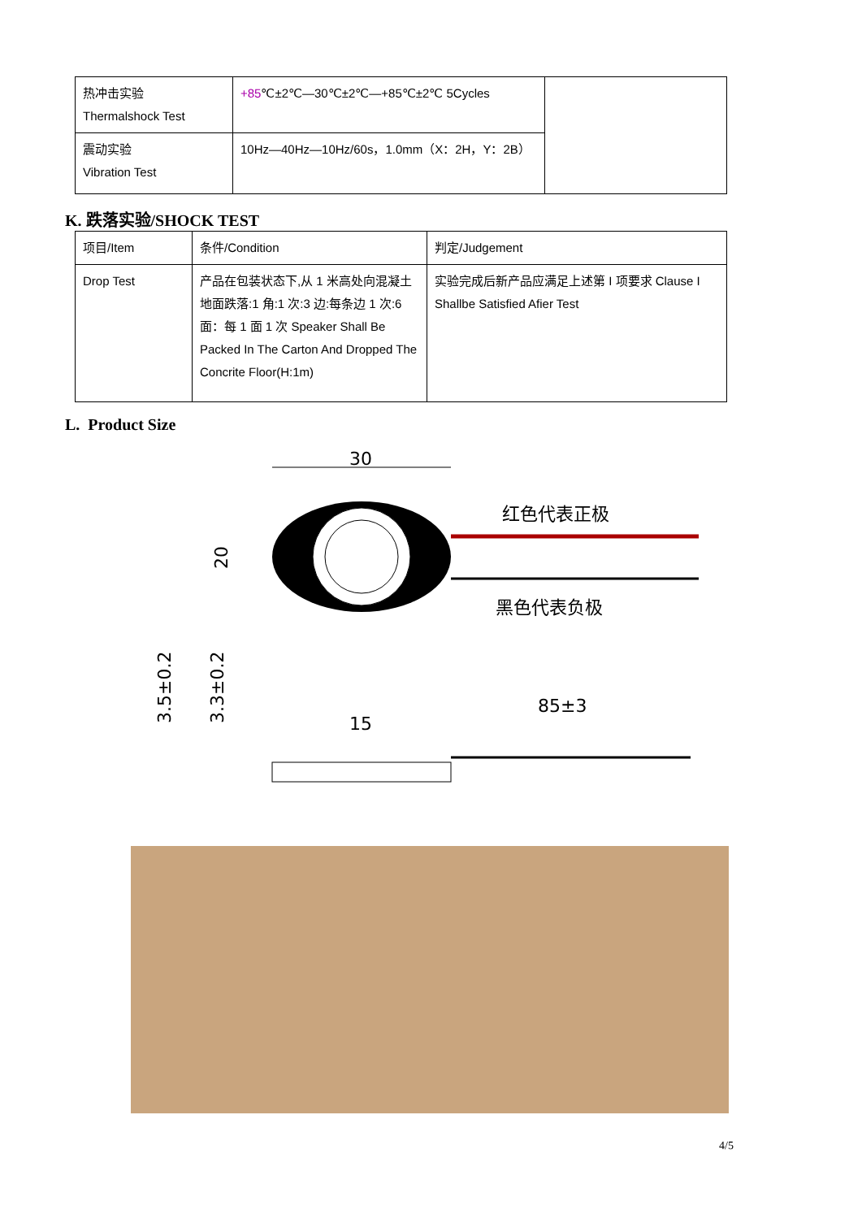| 热冲击实验 Thermalshock Test | +85 ℃±2℃—30℃±2℃—+85℃±2℃ 5Cycles | |
| 震动实验 Vibration Test | 10Hz—40Hz—10Hz/60s，1.0mm（X：2H，Y：2B） | |
K. 跌落实验/SHOCK TEST
| 项目/Item | 条件/Condition | 判定/Judgement |
| Drop Test | 产品在包装状态下,从 1 米高处向混凝土地面跌落:1 角:1 次:3 边:每条边 1 次:6 面：每 1 面 1 次 Speaker Shall Be Packed In The Carton And Dropped The Concrite Floor(H:1m) | 实验完成后新产品应满足上述第 I 项要求 Clause I Shallbe Satisfied Afier Test |
L. Product Size
30
红色代表正极
黑色代表负极
20
3.5±0.2
3.3±0.2
15
85±3
4/5